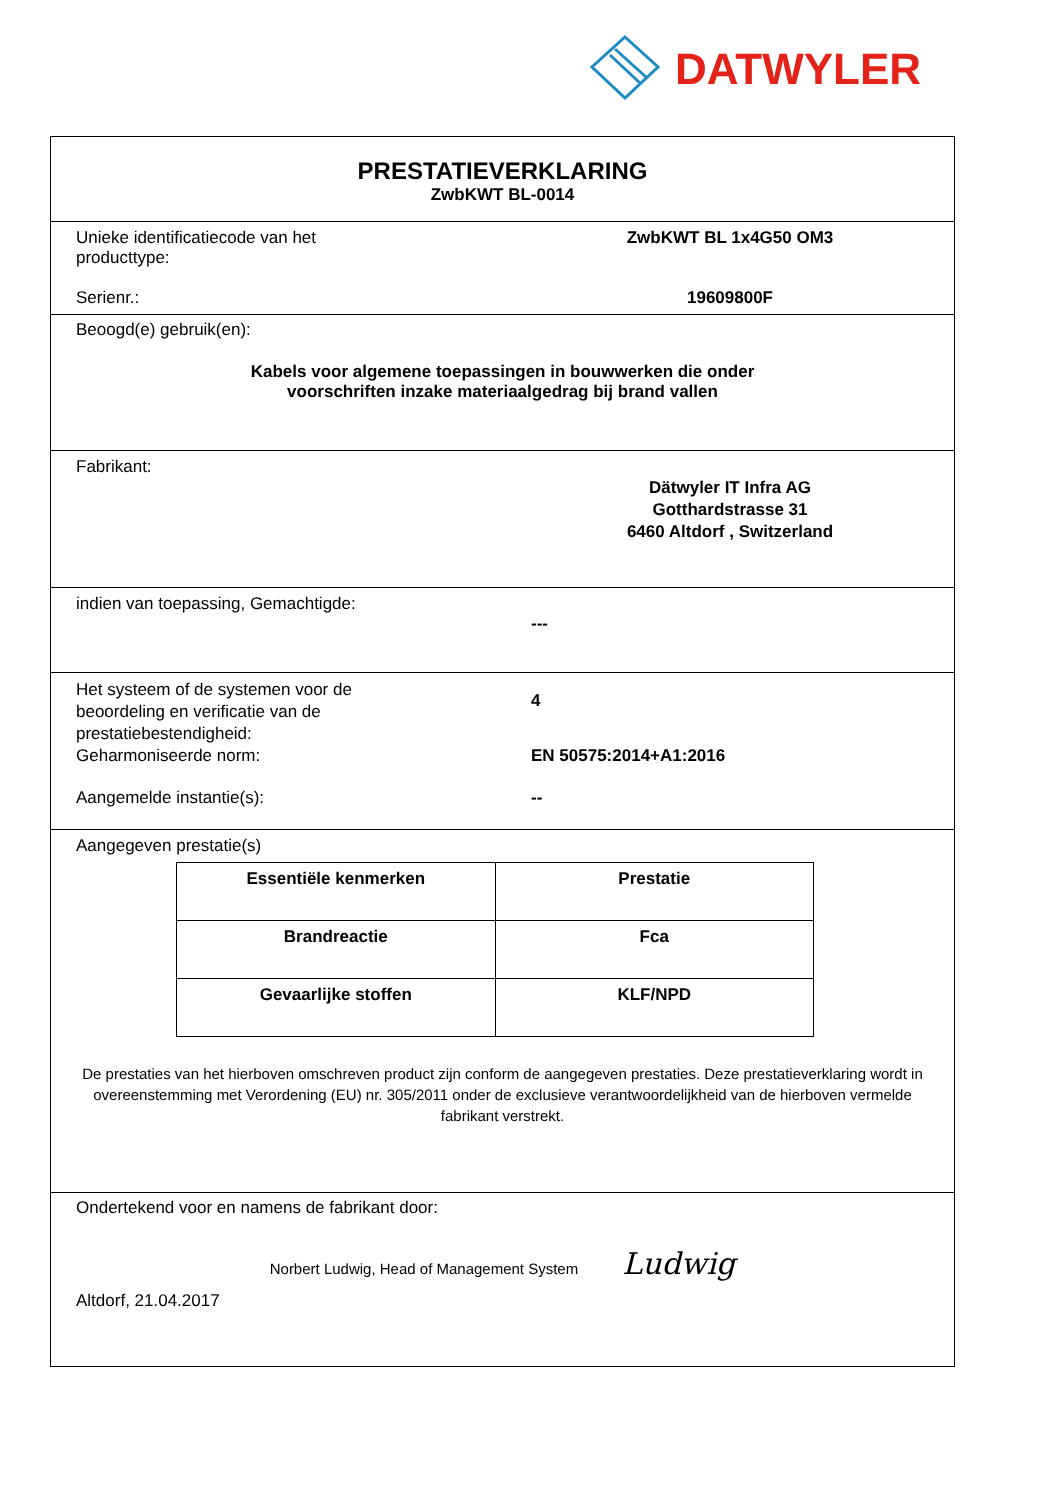DATWYLER
PRESTATIEVERKLARING
ZwbKWT BL-0014
Unieke identificatiecode van het
producttype:
ZwbKWT BL 1x4G50 OM3
Serienr.: 19609800F
Beoogd(e) gebruik(en):
Kabels voor algemene toepassingen in bouwwerken die onder
voorschriften inzake materiaalgedrag bij brand vallen
Fabrikant:
Dätwyler IT Infra AG
Gotthardstrasse 31
6460 Altdorf , Switzerland
indien van toepassing, Gemachtigde:
---
Het systeem of de systemen voor de
beoordeling en verificatie van de
prestatiebestendigheid:
4
Geharmoniseerde norm: EN 50575:2014+A1:2016
Aangemelde instantie(s): --
Aangegeven prestatie(s)
| Essentiële kenmerken | Prestatie |
| --- | --- |
| Brandreactie | Fca |
| Gevaarlijke stoffen | KLF/NPD |
De prestaties van het hierboven omschreven product zijn conform de aangegeven prestaties. Deze prestatieverklaring wordt in overeenstemming met Verordening (EU) nr. 305/2011 onder de exclusieve verantwoordelijkheid van de hierboven vermelde fabrikant verstrekt.
Ondertekend voor en namens de fabrikant door:
Norbert Ludwig, Head of Management System Ludwig
Altdorf, 21.04.2017